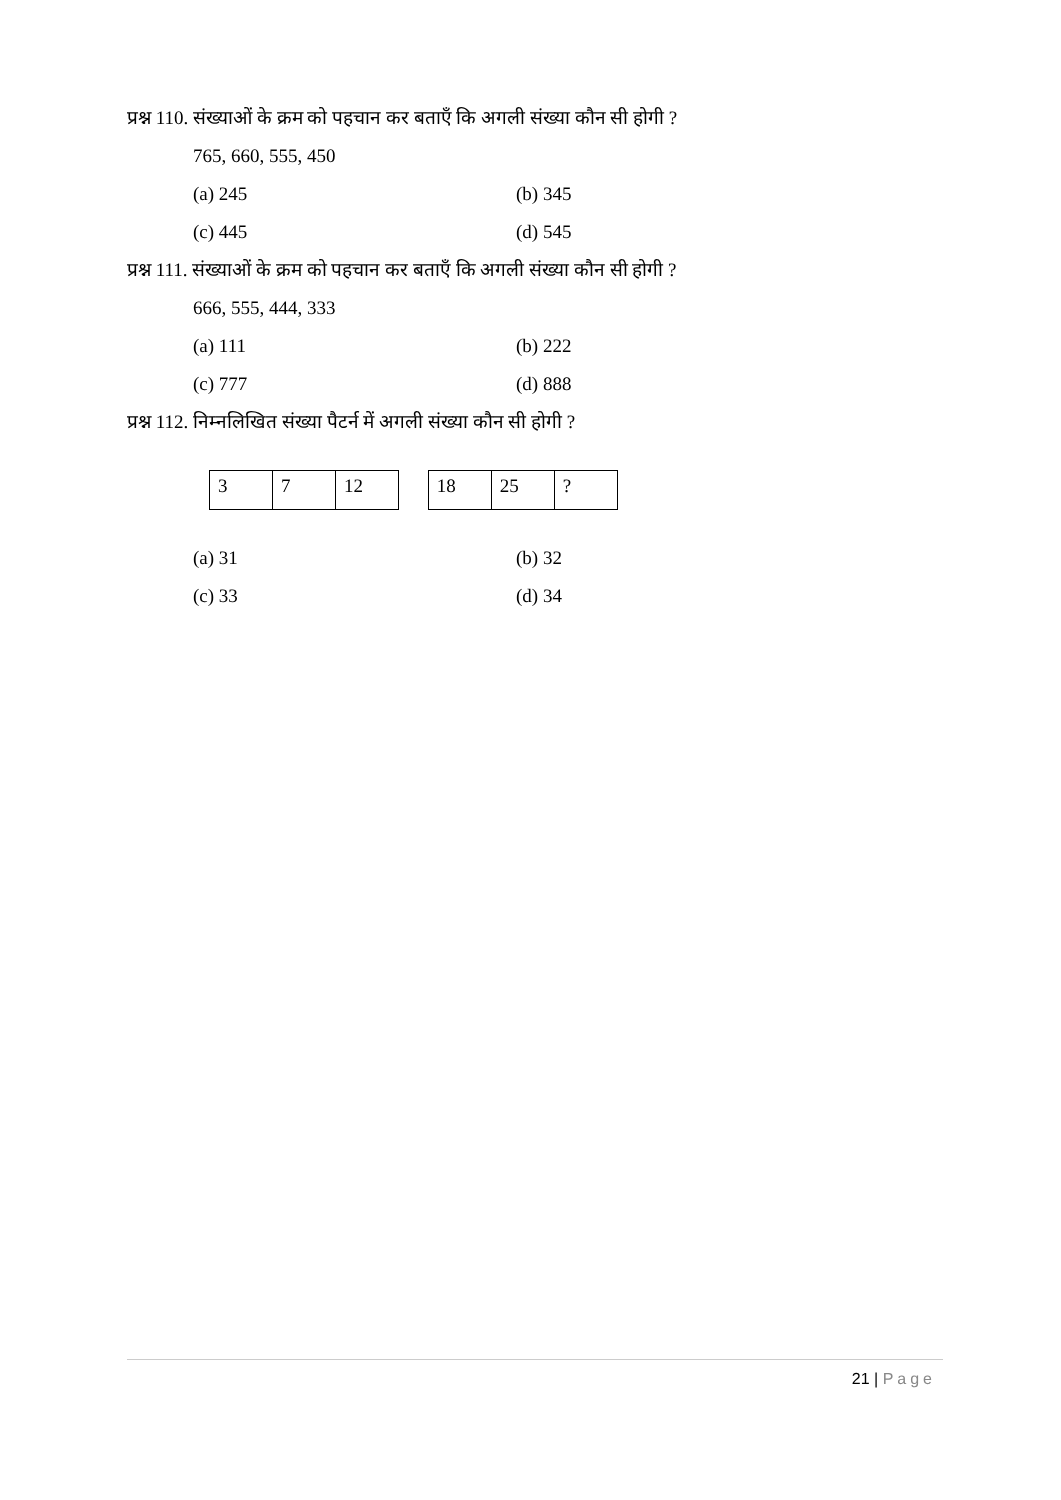प्रश्न 110. संख्याओं के क्रम को पहचान कर बताएँ कि अगली संख्या कौन सी होगी ?
765, 660, 555, 450
(a) 245 (b) 345
(c) 445 (d) 545
प्रश्न 111. संख्याओं के क्रम को पहचान कर बताएँ कि अगली संख्या कौन सी होगी ?
666, 555, 444, 333
(a) 111 (b) 222
(c) 777 (d) 888
प्रश्न 112. निम्नलिखित संख्या पैटर्न में अगली संख्या कौन सी होगी ?
| 3 | 7 | 12 |
| 18 | 25 | ? |
(a) 31 (b) 32
(c) 33 (d) 34
21 | Page